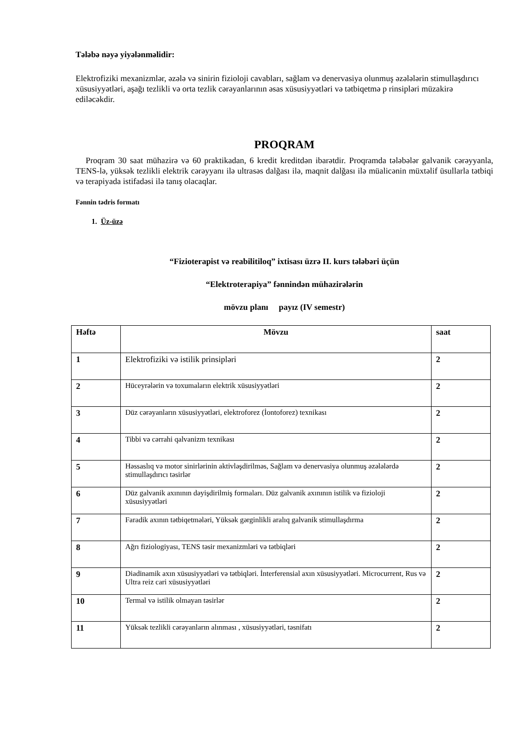Tələbə nəyə yiyələnməlidir:
Elektrofiziki mexanizmlər, əzələ və sinirin fizioloji cavabları, sağlam və denervasiya olunmuş əzələlərin stimullaşdırıcı xüsusiyyətləri, aşağı tezlikli və orta tezlik cərəyanlarının əsas xüsusiyyətləri və tətbiqetmə p rinsipləri müzakirə ediləcəkdir.
PROQRAM
Proqram 30 saat mühazirə və 60 praktikadan, 6 kredit kreditdən ibarətdir. Proqramda tələbələr galvanik cərəyyanla, TENS-lə, yüksək tezlikli elektrik cərəyyanı ilə ultrasəs dalğası ilə, maqnit dalğası ilə müalicənin müxtəlif üsullarla tətbiqi və terapiyada istifadəsi ilə tanış olacaqlar.
Fənnin tədris formatı
1. Üz-üzə
“Fizioterapist və reabilitiloq” ixtisası üzrə II. kurs tələbəri üçün
“Elektroterapiya” fənnindən mühazirələrin
mövzu planı payız (IV semestr)
| Həftə | Mövzu | saat |
| --- | --- | --- |
| 1 | Elektrofiziki və istilik prinsipləri | 2 |
| 2 | Hüceyrələrin və toxumaların elektrik xüsusiyyətləri | 2 |
| 3 | Düz cərəyanların xüsusiyyətləri, elektroforez (İontoforez) texnikası | 2 |
| 4 | Tibbi və cərrahi qalvanizm texnikası | 2 |
| 5 | Həssaslıq və motor sinirlərinin aktivləşdirilməs, Sağlam və denervasiya olunmuş əzələlərdə stimullaşdırıcı təsirlər | 2 |
| 6 | Düz galvanik axınının dəyişdirilmiş formaları. Düz galvanik axınının istilik və fizioloji xüsusiyyətləri | 2 |
| 7 | Faradik axının tətbiqetmələri, Yüksək gərginlikli aralıq galvanik stimullaşdırma | 2 |
| 8 | Ağrı fiziologiyası, TENS təsir mexanizmləri və tətbiqləri | 2 |
| 9 | Diadinamik axın xüsusiyyətləri və tətbiqləri. İnterferensial axın xüsusiyyətləri. Microcurrent, Rus və Ultra reiz cari xüsusiyyətləri | 2 |
| 10 | Termal və istilik olmayan təsirlər | 2 |
| 11 | Yüksək tezlikli cərəyanların alınması , xüsusiyyətləri, təsnifatı | 2 |